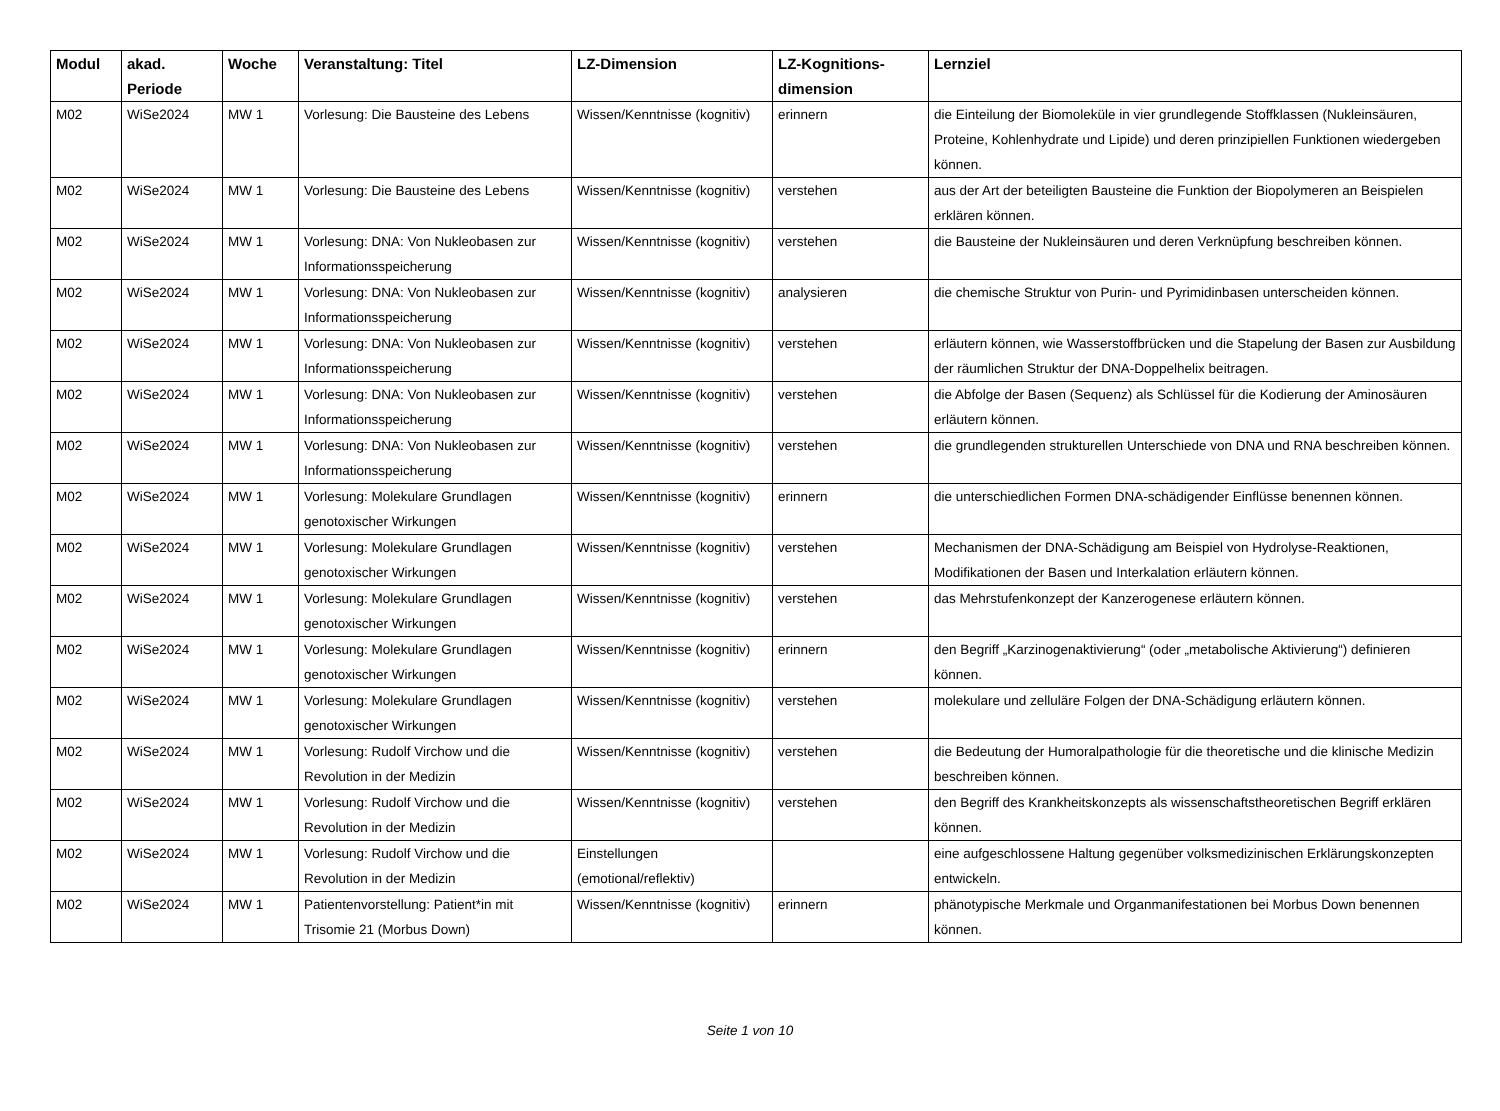| Modul | akad. Periode | Woche | Veranstaltung: Titel | LZ-Dimension | LZ-Kognitions-dimension | Lernziel |
| --- | --- | --- | --- | --- | --- | --- |
| M02 | WiSe2024 | MW 1 | Vorlesung: Die Bausteine des Lebens | Wissen/Kenntnisse (kognitiv) | erinnern | die Einteilung der Biomoleküle in vier grundlegende Stoffklassen (Nukleinsäuren, Proteine, Kohlenhydrate und Lipide) und deren prinzipiellen Funktionen wiedergeben können. |
| M02 | WiSe2024 | MW 1 | Vorlesung: Die Bausteine des Lebens | Wissen/Kenntnisse (kognitiv) | verstehen | aus der Art der beteiligten Bausteine die Funktion der Biopolymeren an Beispielen erklären können. |
| M02 | WiSe2024 | MW 1 | Vorlesung: DNA: Von Nukleobasen zur Informationsspeicherung | Wissen/Kenntnisse (kognitiv) | verstehen | die Bausteine der Nukleinsäuren und deren Verknüpfung beschreiben können. |
| M02 | WiSe2024 | MW 1 | Vorlesung: DNA: Von Nukleobasen zur Informationsspeicherung | Wissen/Kenntnisse (kognitiv) | analysieren | die chemische Struktur von Purin- und Pyrimidinbasen unterscheiden können. |
| M02 | WiSe2024 | MW 1 | Vorlesung: DNA: Von Nukleobasen zur Informationsspeicherung | Wissen/Kenntnisse (kognitiv) | verstehen | erläutern können, wie Wasserstoffbrücken und die Stapelung der Basen zur Ausbildung der räumlichen Struktur der DNA-Doppelhelix beitragen. |
| M02 | WiSe2024 | MW 1 | Vorlesung: DNA: Von Nukleobasen zur Informationsspeicherung | Wissen/Kenntnisse (kognitiv) | verstehen | die Abfolge der Basen (Sequenz) als Schlüssel für die Kodierung der Aminosäuren erläutern können. |
| M02 | WiSe2024 | MW 1 | Vorlesung: DNA: Von Nukleobasen zur Informationsspeicherung | Wissen/Kenntnisse (kognitiv) | verstehen | die grundlegenden strukturellen Unterschiede von DNA und RNA beschreiben können. |
| M02 | WiSe2024 | MW 1 | Vorlesung: Molekulare Grundlagen genotoxischer Wirkungen | Wissen/Kenntnisse (kognitiv) | erinnern | die unterschiedlichen Formen DNA-schädigender Einflüsse benennen können. |
| M02 | WiSe2024 | MW 1 | Vorlesung: Molekulare Grundlagen genotoxischer Wirkungen | Wissen/Kenntnisse (kognitiv) | verstehen | Mechanismen der DNA-Schädigung am Beispiel von Hydrolyse-Reaktionen, Modifikationen der Basen und Interkalation erläutern können. |
| M02 | WiSe2024 | MW 1 | Vorlesung: Molekulare Grundlagen genotoxischer Wirkungen | Wissen/Kenntnisse (kognitiv) | verstehen | das Mehrstufenkonzept der Kanzerogenese erläutern können. |
| M02 | WiSe2024 | MW 1 | Vorlesung: Molekulare Grundlagen genotoxischer Wirkungen | Wissen/Kenntnisse (kognitiv) | erinnern | den Begriff „Karzinogenaktivierung“ (oder „metabolische Aktivierung“) definieren können. |
| M02 | WiSe2024 | MW 1 | Vorlesung: Molekulare Grundlagen genotoxischer Wirkungen | Wissen/Kenntnisse (kognitiv) | verstehen | molekulare und zelluläre Folgen der DNA-Schädigung erläutern können. |
| M02 | WiSe2024 | MW 1 | Vorlesung: Rudolf Virchow und die Revolution in der Medizin | Wissen/Kenntnisse (kognitiv) | verstehen | die Bedeutung der Humoralpathologie für die theoretische und die klinische Medizin beschreiben können. |
| M02 | WiSe2024 | MW 1 | Vorlesung: Rudolf Virchow und die Revolution in der Medizin | Wissen/Kenntnisse (kognitiv) | verstehen | den Begriff des Krankheitskonzepts als wissenschaftstheoretischen Begriff erklären können. |
| M02 | WiSe2024 | MW 1 | Vorlesung: Rudolf Virchow und die Revolution in der Medizin | Einstellungen (emotional/reflektiv) | | eine aufgeschlossene Haltung gegenüber volksmedizinischen Erklärungskonzepten entwickeln. |
| M02 | WiSe2024 | MW 1 | Patientenvorstellung: Patient*in mit Trisomie 21 (Morbus Down) | Wissen/Kenntnisse (kognitiv) | erinnern | phänotypische Merkmale und Organmanifestationen bei Morbus Down benennen können. |
Seite 1 von 10